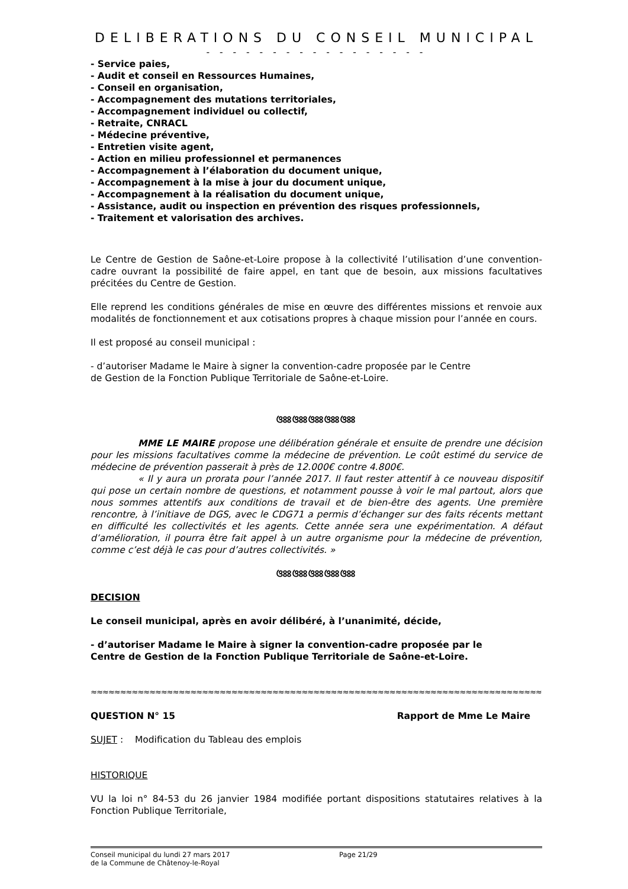DELIBERATIONS DU CONSEIL MUNICIPAL
- - - - - - - - - - - - - - - - -
- Service paies,
- Audit et conseil en Ressources Humaines,
- Conseil en organisation,
- Accompagnement des mutations territoriales,
- Accompagnement individuel ou collectif,
- Retraite, CNRACL
- Médecine préventive,
- Entretien visite agent,
- Action en milieu professionnel et permanences
- Accompagnement à l’élaboration du document unique,
- Accompagnement à la mise à jour du document unique,
- Accompagnement à la réalisation du document unique,
- Assistance, audit ou inspection en prévention des risques professionnels,
- Traitement et valorisation des archives.
Le Centre de Gestion de Saône-et-Loire propose à la collectivité l’utilisation d’une convention-cadre ouvrant la possibilité de faire appel, en tant que de besoin, aux missions facultatives précitées du Centre de Gestion.
Elle reprend les conditions générales de mise en œuvre des différentes missions et renvoie aux modalités de fonctionnement et aux cotisations propres à chaque mission pour l’année en cours.
Il est proposé au conseil municipal :
- d’autoriser Madame le Maire à signer la convention-cadre proposée par le Centre
de Gestion de la Fonction Publique Territoriale de Saône-et-Loire.
ଓଃଃଓଃଃଓଃଃଓଃଃଓଃଃ
MME LE MAIRE propose une délibération générale et ensuite de prendre une décision pour les missions facultatives comme la médecine de prévention. Le coût estimé du service de médecine de prévention passerait à près de 12.000€ contre 4.800€.
« Il y aura un prorata pour l’année 2017. Il faut rester attentif à ce nouveau dispositif qui pose un certain nombre de questions, et notamment pousse à voir le mal partout, alors que nous sommes attentifs aux conditions de travail et de bien-être des agents. Une première rencontre, à l’initiave de DGS, avec le CDG71 a permis d’échanger sur des faits récents mettant en difficulté les collectivités et les agents. Cette année sera une expérimentation. A défaut d’amélioration, il pourra être fait appel à un autre organisme pour la médecine de prévention, comme c’est déjà le cas pour d’autres collectivités. »
ଓଃଃଓଃଃଓଃଃଓଃଃଓଃଃ
DECISION
Le conseil municipal, après en avoir délibéré, à l’unanimité, décide,
- d’autoriser Madame le Maire à signer la convention-cadre proposée par le
Centre de Gestion de la Fonction Publique Territoriale de Saône-et-Loire.
≈≈≈≈≈≈≈≈≈≈≈≈≈≈≈≈≈≈≈≈≈≈≈≈≈≈≈≈≈≈≈≈≈≈≈≈≈≈≈≈≈≈≈≈≈≈≈≈≈≈≈≈≈≈≈≈≈≈≈≈≈≈≈≈≈≈≈≈≈≈≈≈≈≈≈≈≈≈≈≈≈≈≈≈≈≈≈≈≈≈≈≈≈≈≈≈≈≈≈≈≈≈≈≈≈≈≈≈≈≈
QUESTION N° 15 Rapport de Mme Le Maire
SUJET : Modification du Tableau des emplois
HISTORIQUE
VU la loi n° 84-53 du 26 janvier 1984 modifiée portant dispositions statutaires relatives à la Fonction Publique Territoriale,
Conseil municipal du lundi 27 mars 2017
de la Commune de Châtenoy-le-Royal
Page 21/29